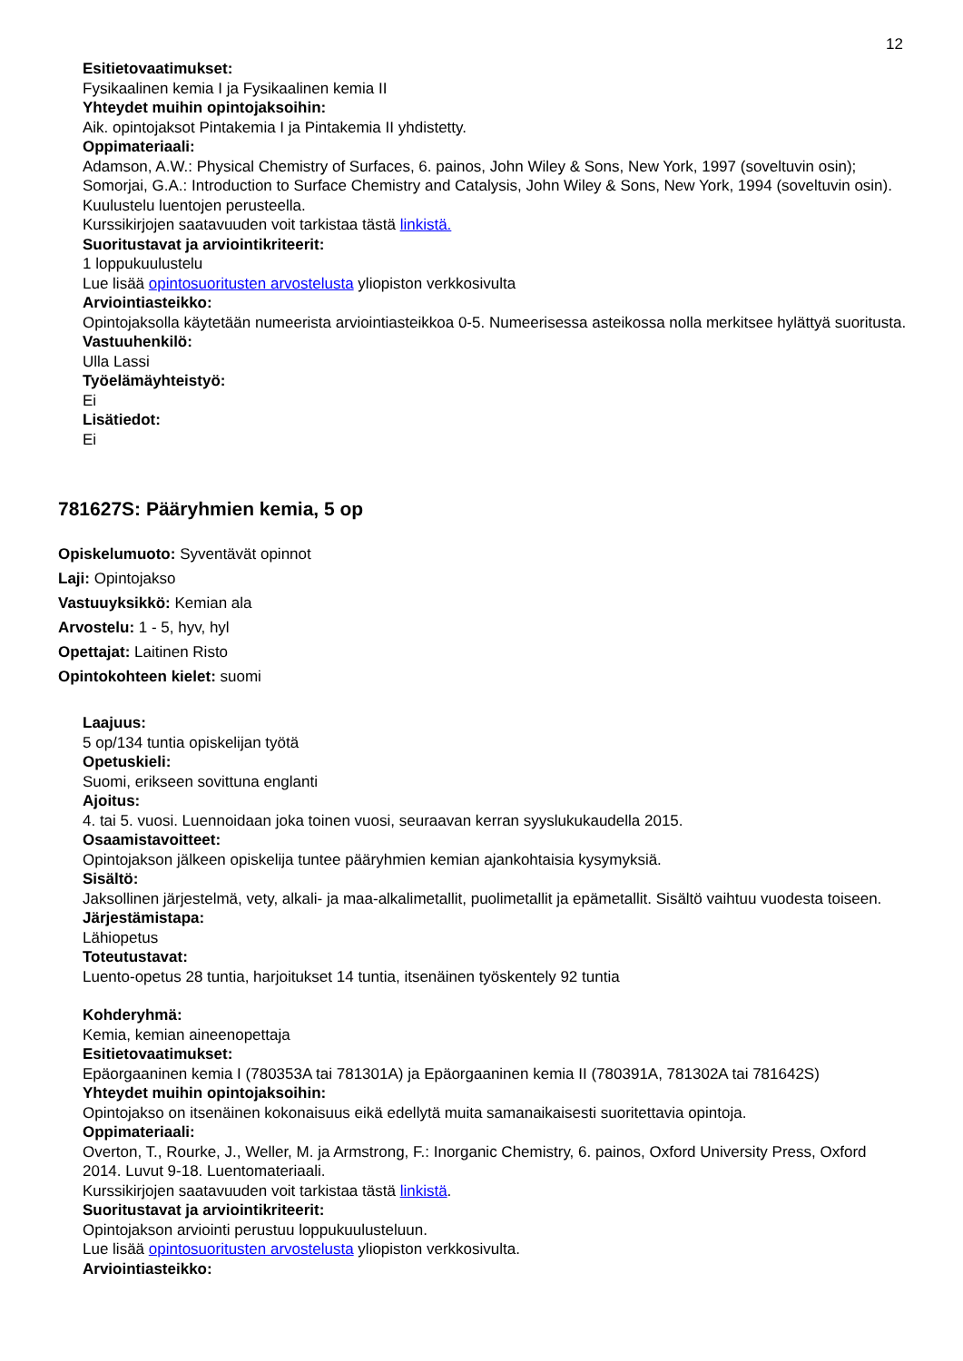12
Esitietovaatimukset:
Fysikaalinen kemia I ja Fysikaalinen kemia II
Yhteydet muihin opintojaksoihin:
Aik. opintojaksot Pintakemia I ja Pintakemia II yhdistetty.
Oppimateriaali:
Adamson, A.W.: Physical Chemistry of Surfaces, 6. painos, John Wiley & Sons, New York, 1997 (soveltuvin osin); Somorjai, G.A.: Introduction to Surface Chemistry and Catalysis, John Wiley & Sons, New York, 1994 (soveltuvin osin). Kuulustelu luentojen perusteella.
Kurssikirjojen saatavuuden voit tarkistaa tästä linkistä.
Suoritustavat ja arviointikriteerit:
1 loppukuulustelu
Lue lisää opintosuoritusten arvostelusta yliopiston verkkosivulta
Arviointiasteikko:
Opintojaksolla käytetään numeerista arviointiasteikkoa 0-5. Numeerisessa asteikossa nolla merkitsee hylättyä suoritusta.
Vastuuhenkilö:
Ulla Lassi
Työelämäyhteistyö:
Ei
Lisätiedot:
Ei
781627S: Pääryhmien kemia, 5 op
Opiskelumuoto: Syventävät opinnot
Laji: Opintojakso
Vastuuyksikkö: Kemian ala
Arvostelu: 1 - 5, hyv, hyl
Opettajat: Laitinen Risto
Opintokohteen kielet: suomi
Laajuus:
5 op/134 tuntia opiskelijan työtä
Opetuskieli:
Suomi, erikseen sovittuna englanti
Ajoitus:
4. tai 5. vuosi. Luennoidaan joka toinen vuosi, seuraavan kerran syyslukukaudella 2015.
Osaamistavoitteet:
Opintojakson jälkeen opiskelija tuntee pääryhmien kemian ajankohtaisia kysymyksiä.
Sisältö:
Jaksollinen järjestelmä, vety, alkali- ja maa-alkalimetallit, puolimetallit ja epämetallit. Sisältö vaihtuu vuodesta toiseen.
Järjestämistapa:
Lähiopetus
Toteutustavat:
Luento-opetus 28 tuntia, harjoitukset 14 tuntia, itsenäinen työskentely 92 tuntia
Kohderyhmä:
Kemia, kemian aineenopettaja
Esitietovaatimukset:
Epäorgaaninen kemia I (780353A tai 781301A) ja Epäorgaaninen kemia II (780391A, 781302A tai 781642S)
Yhteydet muihin opintojaksoihin:
Opintojakso on itsenäinen kokonaisuus eikä edellytä muita samanaikaisesti suoritettavia opintoja.
Oppimateriaali:
Overton, T., Rourke, J., Weller, M. ja Armstrong, F.: Inorganic Chemistry, 6. painos, Oxford University Press, Oxford 2014. Luvut 9-18. Luentomateriaali.
Kurssikirjojen saatavuuden voit tarkistaa tästä linkistä.
Suoritustavat ja arviointikriteerit:
Opintojakson arviointi perustuu loppukuulusteluun.
Lue lisää opintosuoritusten arvostelusta yliopiston verkkosivulta.
Arviointiasteikko: